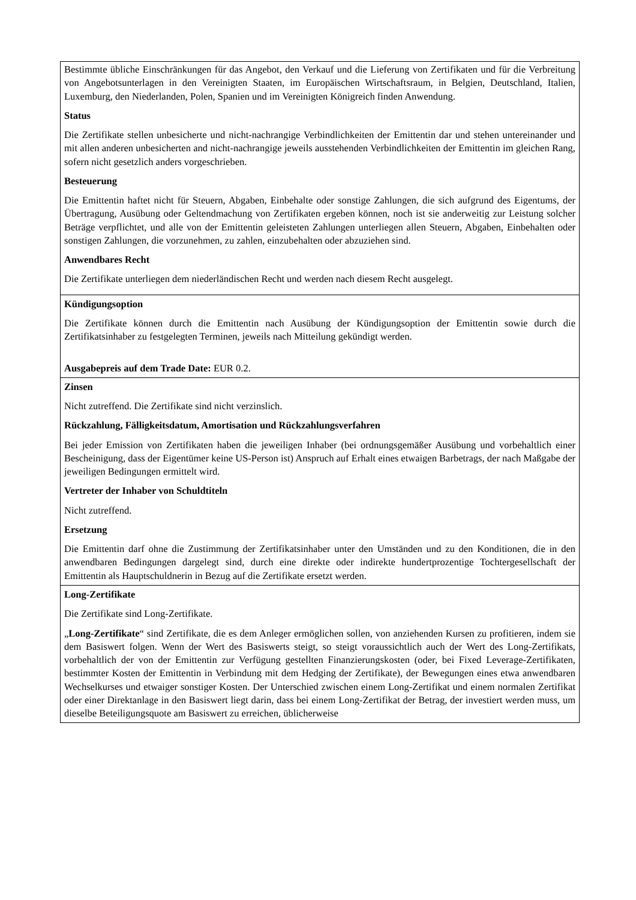| Bestimmte übliche Einschränkungen für das Angebot, den Verkauf und die Lieferung von Zertifikaten und für die Verbreitung von Angebotsunterlagen in den Vereinigten Staaten, im Europäischen Wirtschaftsraum, in Belgien, Deutschland, Italien, Luxemburg, den Niederlanden, Polen, Spanien und im Vereinigten Königreich finden Anwendung. Status Die Zertifikate stellen unbesicherte und nicht-nachrangige Verbindlichkeiten der Emittentin dar und stehen untereinander und mit allen anderen unbesicherten and nicht-nachrangige jeweils ausstehenden Verbindlichkeiten der Emittentin im gleichen Rang, sofern nicht gesetzlich anders vorgeschrieben. Besteuerung Die Emittentin haftet nicht für Steuern, Abgaben, Einbehalte oder sonstige Zahlungen, die sich aufgrund des Eigentums, der Übertragung, Ausübung oder Geltendmachung von Zertifikaten ergeben können, noch ist sie anderweitig zur Leistung solcher Beträge verpflichtet, und alle von der Emittentin geleisteten Zahlungen unterliegen allen Steuern, Abgaben, Einbehalten oder sonstigen Zahlungen, die vorzunehmen, zu zahlen, einzubehalten oder abzuziehen sind. Anwendbares Recht Die Zertifikate unterliegen dem niederländischen Recht und werden nach diesem Recht ausgelegt. |
| Kündigungsoption Die Zertifikate können durch die Emittentin nach Ausübung der Kündigungsoption der Emittentin sowie durch die Zertifikatsinhaber zu festgelegten Terminen, jeweils nach Mitteilung gekündigt werden. Ausgabepreis auf dem Trade Date: EUR 0.2. |
| Zinsen Nicht zutreffend. Die Zertifikate sind nicht verzinslich. Rückzahlung, Fälligkeitsdatum, Amortisation und Rückzahlungsverfahren Bei jeder Emission von Zertifikaten haben die jeweiligen Inhaber (bei ordnungsgemäßer Ausübung und vorbehaltlich einer Bescheinigung, dass der Eigentümer keine US-Person ist) Anspruch auf Erhalt eines etwaigen Barbetrags, der nach Maßgabe der jeweiligen Bedingungen ermittelt wird. Vertreter der Inhaber von Schuldtiteln Nicht zutreffend. Ersetzung Die Emittentin darf ohne die Zustimmung der Zertifikatsinhaber unter den Umständen und zu den Konditionen, die in den anwendbaren Bedingungen dargelegt sind, durch eine direkte oder indirekte hundertprozentige Tochtergesellschaft der Emittentin als Hauptschuldnerin in Bezug auf die Zertifikate ersetzt werden. |
| Long-Zertifikate Die Zertifikate sind Long-Zertifikate. „ Long-Zertifikate “ sind Zertifikate, die es dem Anleger ermöglichen sollen, von anziehenden Kursen zu profitieren, indem sie dem Basiswert folgen. Wenn der Wert des Basiswerts steigt, so steigt voraussichtlich auch der Wert des Long-Zertifikats, vorbehaltlich der von der Emittentin zur Verfügung gestellten Finanzierungskosten (oder, bei Fixed Leverage-Zertifikaten, bestimmter Kosten der Emittentin in Verbindung mit dem Hedging der Zertifikate), der Bewegungen eines etwa anwendbaren Wechselkurses und etwaiger sonstiger Kosten. Der Unterschied zwischen einem Long-Zertifikat und einem normalen Zertifikat oder einer Direktanlage in den Basiswert liegt darin, dass bei einem Long-Zertifikat der Betrag, der investiert werden muss, um dieselbe Beteiligungsquote am Basiswert zu erreichen, üblicherweise |